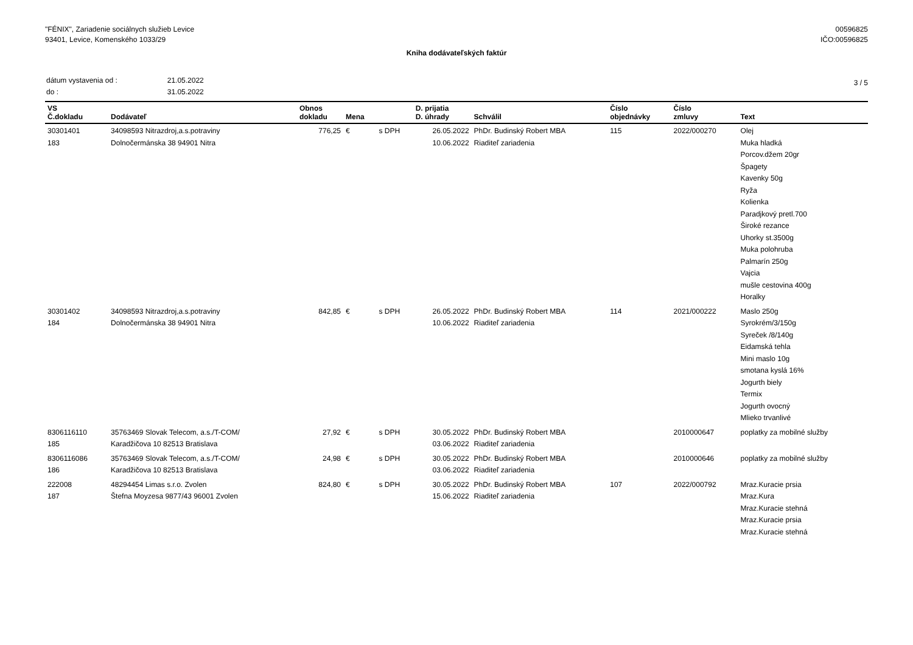"FÉNIX", Zariadenie sociálnych služieb Levice
93401, Levice, Komenského 1033/29
00596825
IČO:00596825
Kniha dodávateľských faktúr
| dátum vystavenia od : | 21.05.2022 |
| do : | 31.05.2022 |
3 / 5
| VS Č.dokladu | Dodávateľ | Obnos dokladu | Mena | | D. prijatia D. úhrady | Schválil | Číslo objednávky | Číslo zmluvy | Text |
| --- | --- | --- | --- | --- | --- | --- | --- | --- | --- |
| 30301401 183 | 34098593 Nitrazdroj,a.s.potraviny Dolnočermánska 38 94901 Nitra | 776,25 | € | s DPH | 26.05.2022 10.06.2022 | PhDr. Budinský Robert MBA Riaditeľ zariadenia | 115 | 2022/000270 | Olej Muka hladká Porcov.džem 20gr Špagety Kavenky 50g Ryža Kolienka Paradjkový pretl.700 Široké rezance Uhorky st.3500g Muka polohruba Palmarín 250g Vajcia mušle cestovina 400g Horalky |
| 30301402 184 | 34098593 Nitrazdroj,a.s.potraviny Dolnočermánska 38 94901 Nitra | 842,85 | € | s DPH | 26.05.2022 10.06.2022 | PhDr. Budinský Robert MBA Riaditeľ zariadenia | 114 | 2021/000222 | Maslo 250g Syrokrém/3/150g Syreček /8/140g Eidamská tehla Mini maslo 10g smotana kyslá 16% Jogurth biely Termix Jogurth ovocný Mlieko trvanlivé |
| 8306116110 185 | 35763469 Slovak Telecom, a.s./T-COM/ Karadžičova 10 82513 Bratislava | 27,92 | € | s DPH | 30.05.2022 03.06.2022 | PhDr. Budinský Robert MBA Riaditeľ zariadenia | | 2010000647 | poplatky za mobilné služby |
| 8306116086 186 | 35763469 Slovak Telecom, a.s./T-COM/ Karadžičova 10 82513 Bratislava | 24,98 | € | s DPH | 30.05.2022 03.06.2022 | PhDr. Budinský Robert MBA Riaditeľ zariadenia | | 2010000646 | poplatky za mobilné služby |
| 222008 187 | 48294454 Limas s.r.o. Zvolen Štefna Moyzesa 9877/43 96001 Zvolen | 824,80 | € | s DPH | 30.05.2022 15.06.2022 | PhDr. Budinský Robert MBA Riaditeľ zariadenia | 107 | 2022/000792 | Mraz.Kuracie prsia Mraz.Kura Mraz.Kuracie stehná Mraz.Kuracie prsia Mraz.Kuracie stehná |